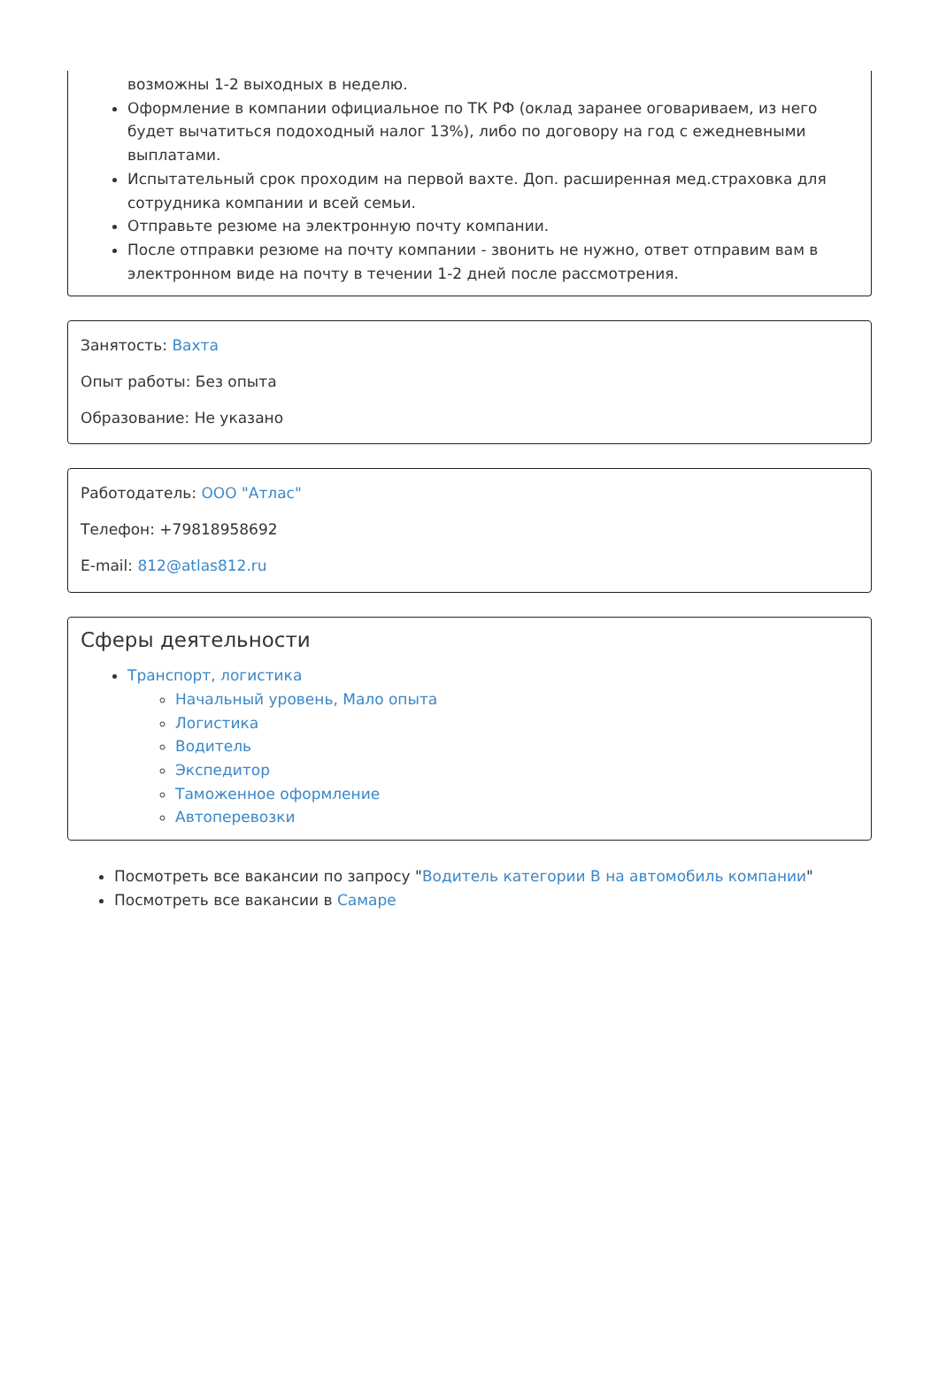возможны 1-2 выходных в неделю.
Оформление в компании официальное по ТК РФ (оклад заранее оговариваем, из него будет вычатиться подоходный налог 13%), либо по договору на год с ежедневными выплатами.
Испытательный срок проходим на первой вахте. Доп. расширенная мед.страховка для сотрудника компании и всей семьи.
Отправьте резюме на электронную почту компании.
После отправки резюме на почту компании - звонить не нужно, ответ отправим вам в электронном виде на почту в течении 1-2 дней после рассмотрения.
Занятость: Вахта
Опыт работы: Без опыта
Образование: Не указано
Работодатель: ООО "Атлас"
Телефон: +79818958692
E-mail: 812@atlas812.ru
Сферы деятельности
Транспорт, логистика
Начальный уровень, Мало опыта
Логистика
Водитель
Экспедитор
Таможенное оформление
Автоперевозки
Посмотреть все вакансии по запросу "Водитель категории B на автомобиль компании"
Посмотреть все вакансии в Самаре